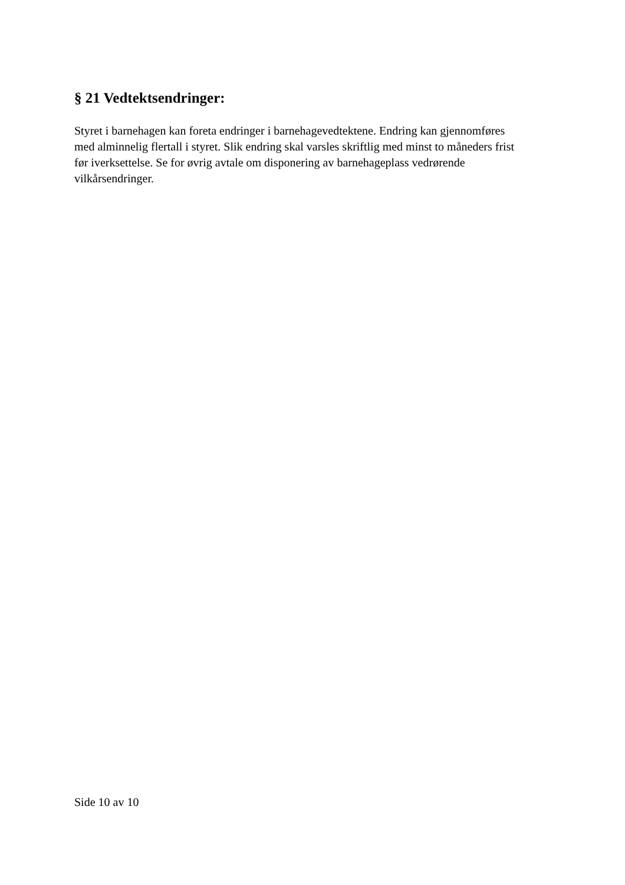§ 21 Vedtektsendringer:
Styret i barnehagen kan foreta endringer i barnehagevedtektene. Endring kan gjennomføres
med alminnelig flertall i styret. Slik endring skal varsles skriftlig med minst to måneders frist
før iverksettelse. Se for øvrig avtale om disponering av barnehageplass vedrørende
vilkårsendringer.
Side 10 av 10